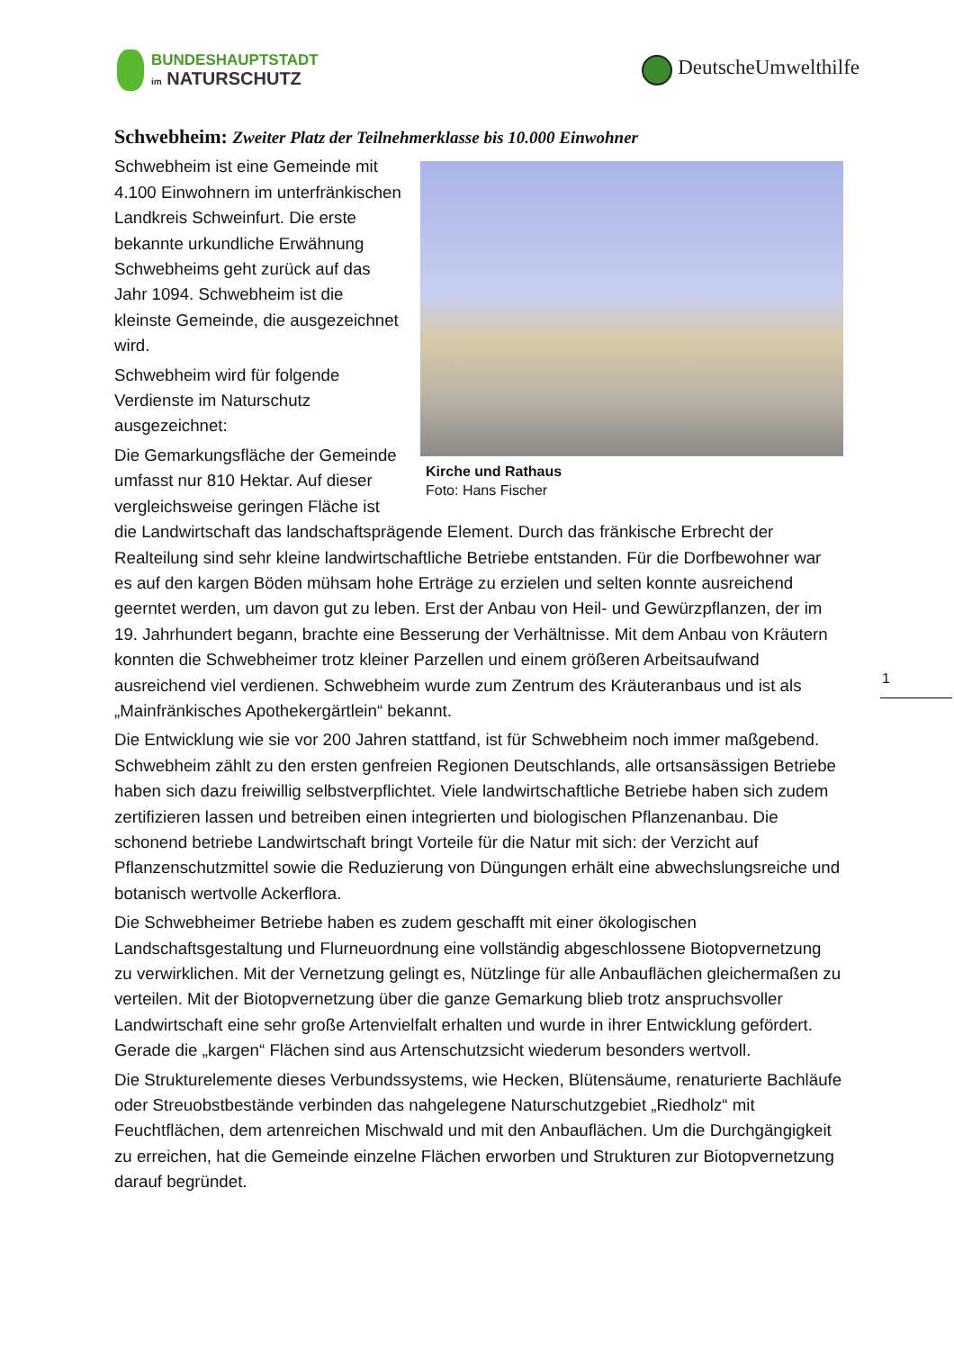BUNDESHAUPTSTADT
im NATURSCHUTZ
DeutscheUmwelthilfe
Schwebheim: Zweiter Platz der Teilnehmerklasse bis 10.000 Einwohner
Kirche und Rathaus
Foto: Hans Fischer
Schwebheim ist eine Gemeinde mit 4.100 Einwohnern im unterfränkischen Landkreis Schweinfurt. Die erste bekannte urkundliche Erwähnung Schwebheims geht zurück auf das Jahr 1094. Schwebheim ist die kleinste Gemeinde, die ausgezeichnet wird.
Schwebheim wird für folgende Verdienste im Naturschutz ausgezeichnet:
Die Gemarkungsfläche der Gemeinde umfasst nur 810 Hektar. Auf dieser vergleichsweise geringen Fläche ist die Landwirtschaft das landschaftsprägende Element. Durch das fränkische Erbrecht der Realteilung sind sehr kleine landwirtschaftliche Betriebe entstanden. Für die Dorfbewohner war es auf den kargen Böden mühsam hohe Erträge zu erzielen und selten konnte ausreichend geerntet werden, um davon gut zu leben. Erst der Anbau von Heil- und Gewürzpflanzen, der im 19. Jahrhundert begann, brachte eine Besserung der Verhältnisse. Mit dem Anbau von Kräutern konnten die Schwebheimer trotz kleiner Parzellen und einem größeren Arbeitsaufwand ausreichend viel verdienen. Schwebheim wurde zum Zentrum des Kräuteranbaus und ist als „Mainfränkisches Apothekergärtlein“ bekannt.
Die Entwicklung wie sie vor 200 Jahren stattfand, ist für Schwebheim noch immer maßgebend. Schwebheim zählt zu den ersten genfreien Regionen Deutschlands, alle ortsansässigen Betriebe haben sich dazu freiwillig selbstverpflichtet. Viele landwirtschaftliche Betriebe haben sich zudem zertifizieren lassen und betreiben einen integrierten und biologischen Pflanzenanbau. Die schonend betriebe Landwirtschaft bringt Vorteile für die Natur mit sich: der Verzicht auf Pflanzenschutzmittel sowie die Reduzierung von Düngungen erhält eine abwechslungsreiche und botanisch wertvolle Ackerflora.
Die Schwebheimer Betriebe haben es zudem geschafft mit einer ökologischen Landschaftsgestaltung und Flurneuordnung eine vollständig abgeschlossene Biotopvernetzung zu verwirklichen. Mit der Vernetzung gelingt es, Nützlinge für alle Anbauflächen gleichermaßen zu verteilen. Mit der Biotopvernetzung über die ganze Gemarkung blieb trotz anspruchsvoller Landwirtschaft eine sehr große Artenvielfalt erhalten und wurde in ihrer Entwicklung gefördert. Gerade die „kargen“ Flächen sind aus Artenschutzsicht wiederum besonders wertvoll.
Die Strukturelemente dieses Verbundssystems, wie Hecken, Blütensäume, renaturierte Bachläufe oder Streuobstbestände verbinden das nahgelegene Naturschutzgebiet „Riedholz“ mit Feuchtflächen, dem artenreichen Mischwald und mit den Anbauflächen. Um die Durchgängigkeit zu erreichen, hat die Gemeinde einzelne Flächen erworben und Strukturen zur Biotopvernetzung darauf begründet.
1